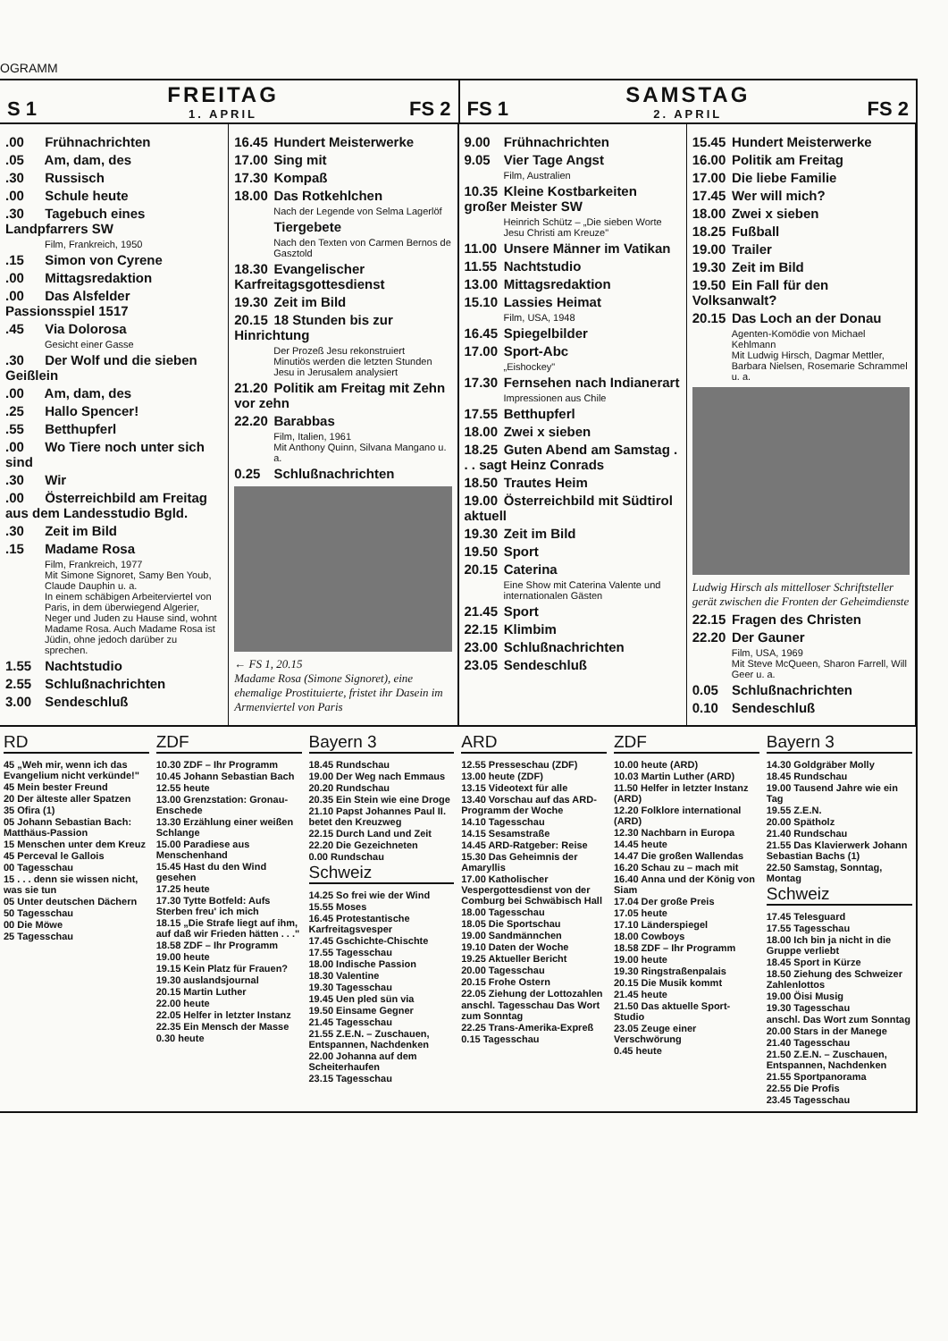OGRAMM
S 1 FREITAG
1. APRIL FS 2
FS 1 SAMSTAG
2. APRIL FS 2
.00 Frühnachrichten
.05 Am, dam, des
.30 Russisch
.00 Schule heute
.30 Tagebuch eines Landpfarrers SW
Film, Frankreich, 1950
.15 Simon von Cyrene
.00 Mittagsredaktion
.00 Das Alsfelder Passionsspiel 1517
.45 Via Dolorosa
Gesicht einer Gasse
.30 Der Wolf und die sieben Geißlein
.00 Am, dam, des
.25 Hallo Spencer!
.55 Betthupferl
.00 Wo Tiere noch unter sich sind
.30 Wir
.00 Österreichbild am Freitag aus dem Landesstudio Bgld.
.30 Zeit im Bild
.15 Madame Rosa
Film, Frankreich, 1977
Mit Simone Signoret, Samy Ben Youb, Claude Dauphin u. a.
In einem schäbigen Arbeiterviertel von Paris, in dem überwiegend Algerier, Neger und Juden zu Hause sind, wohnt Madame Rosa. Auch Madame Rosa ist Jüdin, ohne jedoch darüber zu sprechen.
1.55 Nachtstudio
2.55 Schlußnachrichten
3.00 Sendeschluß
16.45 Hundert Meisterwerke
17.00 Sing mit
17.30 Kompaß
18.00 Das Rotkehlchen
Nach der Legende von Selma Lagerlöf
Tiergebete
Nach den Texten von Carmen Bernos de Gasztold
18.30 Evangelischer Karfreitagsgottesdienst
19.30 Zeit im Bild
20.15 18 Stunden bis zur Hinrichtung
Der Prozeß Jesu rekonstruiert
Minutiös werden die letzten Stunden Jesu in Jerusalem analysiert
21.20 Politik am Freitag mit Zehn vor zehn
22.20 Barabbas
Film, Italien, 1961
Mit Anthony Quinn, Silvana Mangano u. a.
0.25 Schlußnachrichten
← FS 1, 20.15
Madame Rosa (Simone Signoret), eine ehemalige Prostituierte, fristet ihr Dasein im Armenviertel von Paris
9.00 Frühnachrichten
9.05 Vier Tage Angst
Film, Australien
10.35 Kleine Kostbarkeiten großer Meister SW
Heinrich Schütz – „Die sieben Worte Jesu Christi am Kreuze"
11.00 Unsere Männer im Vatikan
11.55 Nachtstudio
13.00 Mittagsredaktion
15.10 Lassies Heimat
Film, USA, 1948
16.45 Spiegelbilder
17.00 Sport-Abc
„Eishockey"
17.30 Fernsehen nach Indianerart
Impressionen aus Chile
17.55 Betthupferl
18.00 Zwei x sieben
18.25 Guten Abend am Samstag . . . sagt Heinz Conrads
18.50 Trautes Heim
19.00 Österreichbild mit Südtirol aktuell
19.30 Zeit im Bild
19.50 Sport
20.15 Caterina
Eine Show mit Caterina Valente und internationalen Gästen
21.45 Sport
22.15 Klimbim
23.00 Schlußnachrichten
23.05 Sendeschluß
15.45 Hundert Meisterwerke
16.00 Politik am Freitag
17.00 Die liebe Familie
17.45 Wer will mich?
18.00 Zwei x sieben
18.25 Fußball
19.00 Trailer
19.30 Zeit im Bild
19.50 Ein Fall für den Volksanwalt?
20.15 Das Loch an der Donau
Agenten-Komödie von Michael Kehlmann
Mit Ludwig Hirsch, Dagmar Mettler, Barbara Nielsen, Rosemarie Schrammel u. a.
Ludwig Hirsch als mittelloser Schriftsteller gerät zwischen die Fronten der Geheimdienste
22.15 Fragen des Christen
22.20 Der Gauner
Film, USA, 1969
Mit Steve McQueen, Sharon Farrell, Will Geer u. a.
0.05 Schlußnachrichten
0.10 Sendeschluß
RD
45 „Weh mir, wenn ich das Evangelium nicht verkünde!"
45 Mein bester Freund
20 Der älteste aller Spatzen
35 Ofira (1)
05 Johann Sebastian Bach: Matthäus-Passion
15 Menschen unter dem Kreuz
45 Perceval le Gallois
00 Tagesschau
15 . . . denn sie wissen nicht, was sie tun
05 Unter deutschen Dächern
50 Tagesschau
00 Die Möwe
25 Tagesschau
ZDF
10.30 ZDF – Ihr Programm
10.45 Johann Sebastian Bach
12.55 heute
13.00 Grenzstation: Gronau-Enschede
13.30 Erzählung einer weißen Schlange
15.00 Paradiese aus Menschenhand
15.45 Hast du den Wind gesehen
17.25 heute
17.30 Tytte Botfeld: Aufs Sterben freu' ich mich
18.15 „Die Strafe liegt auf ihm, auf daß wir Frieden hätten . . ."
18.58 ZDF – Ihr Programm
19.00 heute
19.15 Kein Platz für Frauen?
19.30 auslandsjournal
20.15 Martin Luther
22.00 heute
22.05 Helfer in letzter Instanz
22.35 Ein Mensch der Masse
0.30 heute
Bayern 3
18.45 Rundschau
19.00 Der Weg nach Emmaus
20.20 Rundschau
20.35 Ein Stein wie eine Droge
21.10 Papst Johannes Paul II. betet den Kreuzweg
22.15 Durch Land und Zeit
22.20 Die Gezeichneten
0.00 Rundschau
Schweiz
14.25 So frei wie der Wind
15.55 Moses
16.45 Protestantische Karfreitagsvesper
17.45 Gschichte-Chischte
17.55 Tagesschau
18.00 Indische Passion
18.30 Valentine
19.30 Tagesschau
19.45 Uen pled sün via
19.50 Einsame Gegner
21.45 Tagesschau
21.55 Z.E.N. – Zuschauen, Entspannen, Nachdenken
22.00 Johanna auf dem Scheiterhaufen
23.15 Tagesschau
ARD
12.55 Presseschau (ZDF)
13.00 heute (ZDF)
13.15 Videotext für alle
13.40 Vorschau auf das ARD-Programm der Woche
14.10 Tagesschau
14.15 Sesamstraße
14.45 ARD-Ratgeber: Reise
15.30 Das Geheimnis der Amaryllis
17.00 Katholischer Vespergottesdienst von der Comburg bei Schwäbisch Hall
18.00 Tagesschau
18.05 Die Sportschau
19.00 Sandmännchen
19.10 Daten der Woche
19.25 Aktueller Bericht
20.00 Tagesschau
20.15 Frohe Ostern
22.05 Ziehung der Lottozahlen
anschl. Tagesschau Das Wort zum Sonntag
22.25 Trans-Amerika-Expreß
0.15 Tagesschau
ZDF
10.00 heute (ARD)
10.03 Martin Luther (ARD)
11.50 Helfer in letzter Instanz (ARD)
12.20 Folklore international (ARD)
12.30 Nachbarn in Europa
14.45 heute
14.47 Die großen Wallendas
16.20 Schau zu – mach mit
16.40 Anna und der König von Siam
17.04 Der große Preis
17.05 heute
17.10 Länderspiegel
18.00 Cowboys
18.58 ZDF – Ihr Programm
19.00 heute
19.30 Ringstraßenpalais
20.15 Die Musik kommt
21.45 heute
21.50 Das aktuelle Sport-Studio
23.05 Zeuge einer Verschwörung
0.45 heute
Bayern 3
14.30 Goldgräber Molly
18.45 Rundschau
19.00 Tausend Jahre wie ein Tag
19.55 Z.E.N.
20.00 Spätholz
21.40 Rundschau
21.55 Das Klavierwerk Johann Sebastian Bachs (1)
22.50 Samstag, Sonntag, Montag
Schweiz
17.45 Telesguard
17.55 Tagesschau
18.00 Ich bin ja nicht in die Gruppe verliebt
18.45 Sport in Kürze
18.50 Ziehung des Schweizer Zahlenlottos
19.00 Öisi Musig
19.30 Tagesschau
anschl. Das Wort zum Sonntag
20.00 Stars in der Manege
21.40 Tagesschau
21.50 Z.E.N. – Zuschauen, Entspannen, Nachdenken
21.55 Sportpanorama
22.55 Die Profis
23.45 Tagesschau